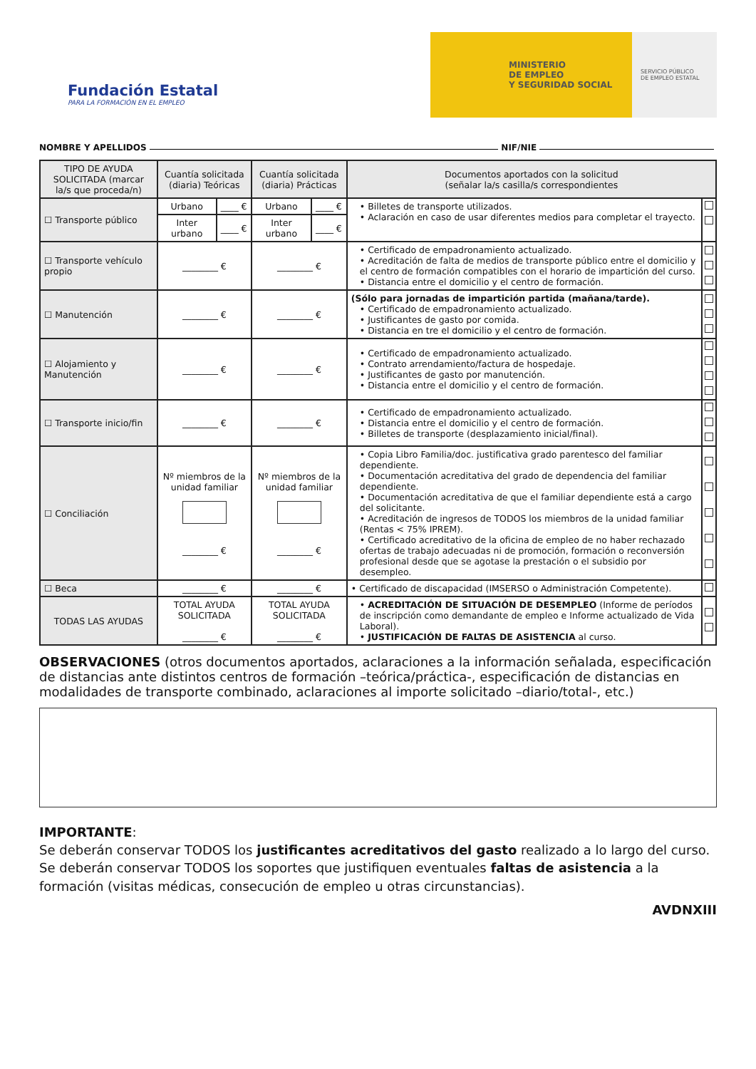Fundación Estatal
PARA LA FORMACIÓN EN EL EMPLEO
MINISTERIO
DE EMPLEO
Y SEGURIDAD SOCIAL
SERVICIO PÚBLICO
DE EMPLEO ESTATAL
NOMBRE Y APELLIDOS NIF/NIE
| TIPO DE AYUDA SOLICITADA (marcar la/s que proceda/n) | Cuantía solicitada (diaria) Teóricas | | Cuantía solicitada (diaria) Prácticas | | Documentos aportados con la solicitud (señalar la/s casilla/s correspondientes | |
| --- | --- | --- | --- | --- | --- | --- |
| ☐ Transporte público | Urbano | ____ € | Urbano | ____ € | • Billetes de transporte utilizados. • Aclaración en caso de usar diferentes medios para completar el trayecto. | |
| | Inter urbano | ____ € | Inter urbano | ____ € | | |
| ☐ Transporte vehículo propio | ________ € | | ________ € | | • Certificado de empadronamiento actualizado. • Acreditación de falta de medios de transporte público entre el domicilio y el centro de formación compatibles con el horario de impartición del curso. • Distancia entre el domicilio y el centro de formación. | |
| ☐ Manutención | ________ € | | ________ € | | (Sólo para jornadas de impartición partida (mañana/tarde). • Certificado de empadronamiento actualizado. • Justificantes de gasto por comida. • Distancia en tre el domicilio y el centro de formación. | |
| ☐ Alojamiento y Manutención | ________ € | | ________ € | | • Certificado de empadronamiento actualizado. • Contrato arrendamiento/factura de hospedaje. • Justificantes de gasto por manutención. • Distancia entre el domicilio y el centro de formación. | |
| ☐ Transporte inicio/fin | ________ € | | ________ € | | • Certificado de empadronamiento actualizado. • Distancia entre el domicilio y el centro de formación. • Billetes de transporte (desplazamiento inicial/final). | |
| ☐ Conciliación | Nº miembros de la unidad familiar ________ € | | Nº miembros de la unidad familiar ________ € | | • Copia Libro Familia/doc. justificativa grado parentesco del familiar dependiente. • Documentación acreditativa del grado de dependencia del familiar dependiente. • Documentación acreditativa de que el familiar dependiente está a cargo del solicitante. • Acreditación de ingresos de TODOS los miembros de la unidad familiar (Rentas < 75% IPREM). • Certificado acreditativo de la oficina de empleo de no haber rechazado ofertas de trabajo adecuadas ni de promoción, formación o reconversión profesional desde que se agotase la prestación o el subsidio por desempleo. | |
| ☐ Beca | ________ € | | ________ € | | • Certificado de discapacidad (IMSERSO o Administración Competente). | |
| TODAS LAS AYUDAS | TOTAL AYUDA SOLICITADA ________ € | | TOTAL AYUDA SOLICITADA ________ € | | • ACREDITACIÓN DE SITUACIÓN DE DESEMPLEO (Informe de períodos de inscripción como demandante de empleo e Informe actualizado de Vida Laboral). • JUSTIFICACIÓN DE FALTAS DE ASISTENCIA al curso. | |
OBSERVACIONES (otros documentos aportados, aclaraciones a la información señalada, especificación de distancias ante distintos centros de formación –teórica/práctica-, especificación de distancias en modalidades de transporte combinado, aclaraciones al importe solicitado –diario/total-, etc.)
IMPORTANTE:
Se deberán conservar TODOS los justificantes acreditativos del gasto realizado a lo largo del curso.
Se deberán conservar TODOS los soportes que justifiquen eventuales faltas de asistencia a la formación (visitas médicas, consecución de empleo u otras circunstancias).
AVDNXIII